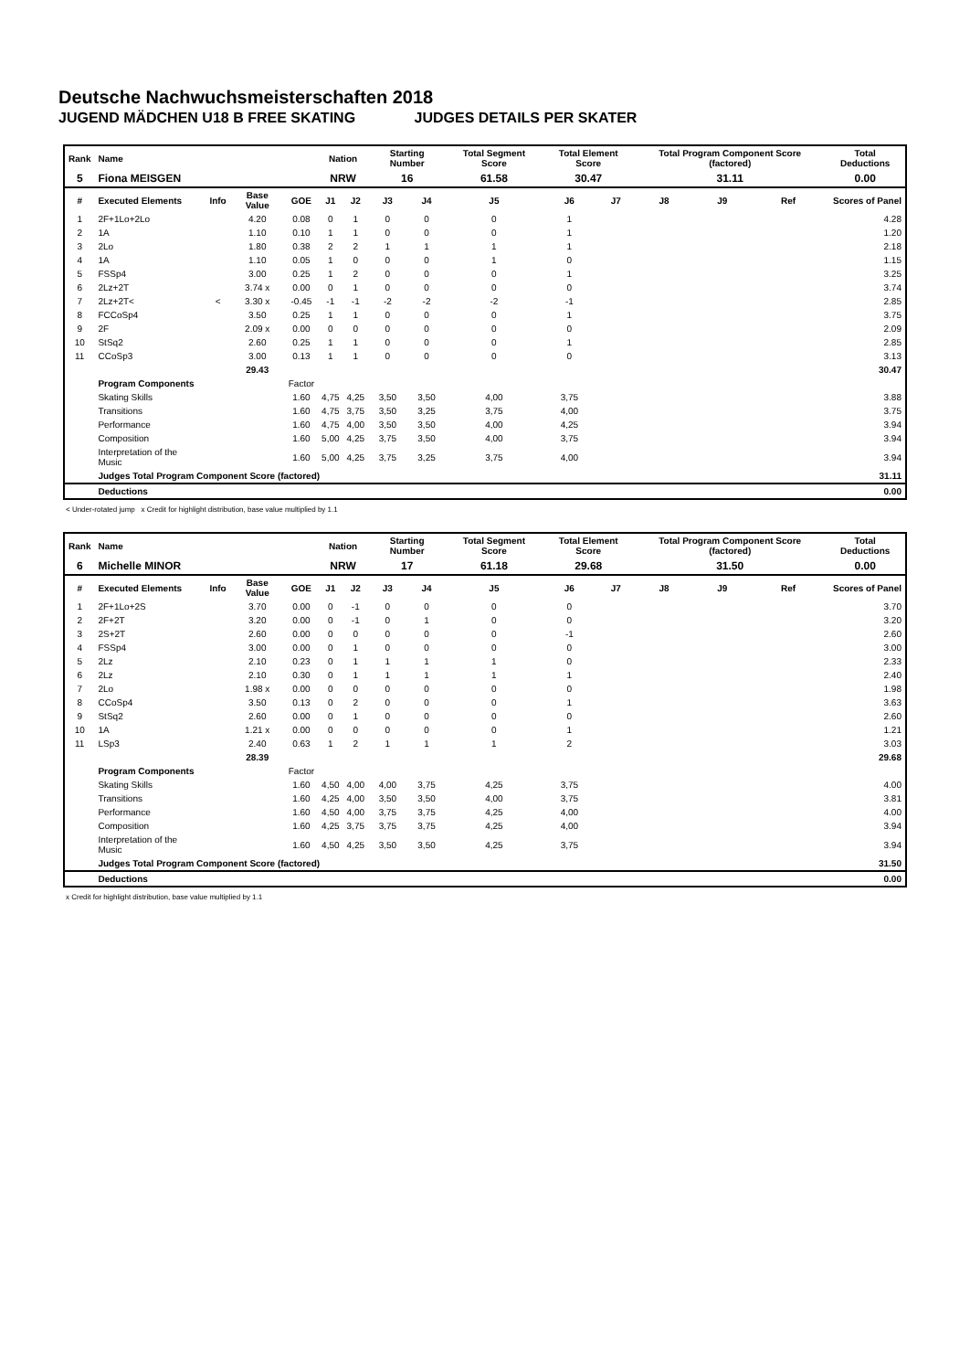Deutsche Nachwuchsmeisterschaften 2018
JUGEND MÄDCHEN U18 B FREE SKATING JUDGES DETAILS PER SKATER
| Rank | Name | | | | Nation | | Starting Number | | Total Segment Score | Total Element Score | | Total Program Component Score (factored) | | | Total Deductions |
| --- | --- | --- | --- | --- | --- | --- | --- | --- | --- | --- | --- | --- | --- | --- | --- |
| 5 | Fiona MEISGEN | | | | NRW | | 16 | | 61.58 | 30.47 | | 31.11 | | | 0.00 |
| # | Executed Elements | Info | Base Value | GOE | J1 | J2 | J3 | J4 | J5 | J6 | J7 | J8 | J9 | Ref | Scores of Panel |
| 1 | 2F+1Lo+2Lo | | 4.20 | 0.08 | 0 | 1 | 0 | 0 | 0 | 1 | | | | | 4.28 |
| 2 | 1A | | 1.10 | 0.10 | 1 | 1 | 0 | 0 | 0 | 1 | | | | | 1.20 |
| 3 | 2Lo | | 1.80 | 0.38 | 2 | 2 | 1 | 1 | 1 | 1 | | | | | 2.18 |
| 4 | 1A | | 1.10 | 0.05 | 1 | 0 | 0 | 0 | 1 | 0 | | | | | 1.15 |
| 5 | FSSp4 | | 3.00 | 0.25 | 1 | 2 | 0 | 0 | 0 | 1 | | | | | 3.25 |
| 6 | 2Lz+2T | | 3.74 x | 0.00 | 0 | 1 | 0 | 0 | 0 | 0 | | | | | 3.74 |
| 7 | 2Lz+2T< | < | 3.30 x | -0.45 | -1 | -1 | -2 | -2 | -2 | -1 | | | | | 2.85 |
| 8 | FCCoSp4 | | 3.50 | 0.25 | 1 | 1 | 0 | 0 | 0 | 1 | | | | | 3.75 |
| 9 | 2F | | 2.09 x | 0.00 | 0 | 0 | 0 | 0 | 0 | 0 | | | | | 2.09 |
| 10 | StSq2 | | 2.60 | 0.25 | 1 | 1 | 0 | 0 | 0 | 1 | | | | | 2.85 |
| 11 | CCoSp3 | | 3.00 | 0.13 | 1 | 1 | 0 | 0 | 0 | 0 | | | | | 3.13 |
| | | | 29.43 | | | | | | | | | | | | 30.47 |
| | Program Components | | | Factor | | | | | | | | | | | |
| | Skating Skills | | | 1.60 | 4,75 | 4,25 | 3,50 | 3,50 | 4,00 | 3,75 | | | | | 3.88 |
| | Transitions | | | 1.60 | 4,75 | 3,75 | 3,50 | 3,25 | 3,75 | 4,00 | | | | | 3.75 |
| | Performance | | | 1.60 | 4,75 | 4,00 | 3,50 | 3,50 | 4,00 | 4,25 | | | | | 3.94 |
| | Composition | | | 1.60 | 5,00 | 4,25 | 3,75 | 3,50 | 4,00 | 3,75 | | | | | 3.94 |
| | Interpretation of the Music | | | 1.60 | 5,00 | 4,25 | 3,75 | 3,25 | 3,75 | 4,00 | | | | | 3.94 |
| | Judges Total Program Component Score (factored) | | | | | | | | | | | | | | 31.11 |
| | Deductions | | | | | | | | | | | | | | 0.00 |
< Under-rotated jump x Credit for highlight distribution, base value multiplied by 1.1
| Rank | Name | | | | Nation | | Starting Number | | Total Segment Score | Total Element Score | | Total Program Component Score (factored) | | | Total Deductions |
| --- | --- | --- | --- | --- | --- | --- | --- | --- | --- | --- | --- | --- | --- | --- | --- |
| 6 | Michelle MINOR | | | | NRW | | 17 | | 61.18 | 29.68 | | 31.50 | | | 0.00 |
| # | Executed Elements | Info | Base Value | GOE | J1 | J2 | J3 | J4 | J5 | J6 | J7 | J8 | J9 | Ref | Scores of Panel |
| 1 | 2F+1Lo+2S | | 3.70 | 0.00 | 0 | -1 | 0 | 0 | 0 | 0 | | | | | 3.70 |
| 2 | 2F+2T | | 3.20 | 0.00 | 0 | -1 | 0 | 1 | 0 | 0 | | | | | 3.20 |
| 3 | 2S+2T | | 2.60 | 0.00 | 0 | 0 | 0 | 0 | 0 | -1 | | | | | 2.60 |
| 4 | FSSp4 | | 3.00 | 0.00 | 0 | 1 | 0 | 0 | 0 | 0 | | | | | 3.00 |
| 5 | 2Lz | | 2.10 | 0.23 | 0 | 1 | 1 | 1 | 1 | 0 | | | | | 2.33 |
| 6 | 2Lz | | 2.10 | 0.30 | 0 | 1 | 1 | 1 | 1 | 1 | | | | | 2.40 |
| 7 | 2Lo | | 1.98 x | 0.00 | 0 | 0 | 0 | 0 | 0 | 0 | | | | | 1.98 |
| 8 | CCoSp4 | | 3.50 | 0.13 | 0 | 2 | 0 | 0 | 0 | 1 | | | | | 3.63 |
| 9 | StSq2 | | 2.60 | 0.00 | 0 | 1 | 0 | 0 | 0 | 0 | | | | | 2.60 |
| 10 | 1A | | 1.21 x | 0.00 | 0 | 0 | 0 | 0 | 0 | 1 | | | | | 1.21 |
| 11 | LSp3 | | 2.40 | 0.63 | 1 | 2 | 1 | 1 | 1 | 2 | | | | | 3.03 |
| | | | 28.39 | | | | | | | | | | | | 29.68 |
| | Program Components | | | Factor | | | | | | | | | | | |
| | Skating Skills | | | 1.60 | 4,50 | 4,00 | 4,00 | 3,75 | 4,25 | 3,75 | | | | | 4.00 |
| | Transitions | | | 1.60 | 4,25 | 4,00 | 3,50 | 3,50 | 4,00 | 3,75 | | | | | 3.81 |
| | Performance | | | 1.60 | 4,50 | 4,00 | 3,75 | 3,75 | 4,25 | 4,00 | | | | | 4.00 |
| | Composition | | | 1.60 | 4,25 | 3,75 | 3,75 | 3,75 | 4,25 | 4,00 | | | | | 3.94 |
| | Interpretation of the Music | | | 1.60 | 4,50 | 4,25 | 3,50 | 3,50 | 4,25 | 3,75 | | | | | 3.94 |
| | Judges Total Program Component Score (factored) | | | | | | | | | | | | | | 31.50 |
| | Deductions | | | | | | | | | | | | | | 0.00 |
x Credit for highlight distribution, base value multiplied by 1.1